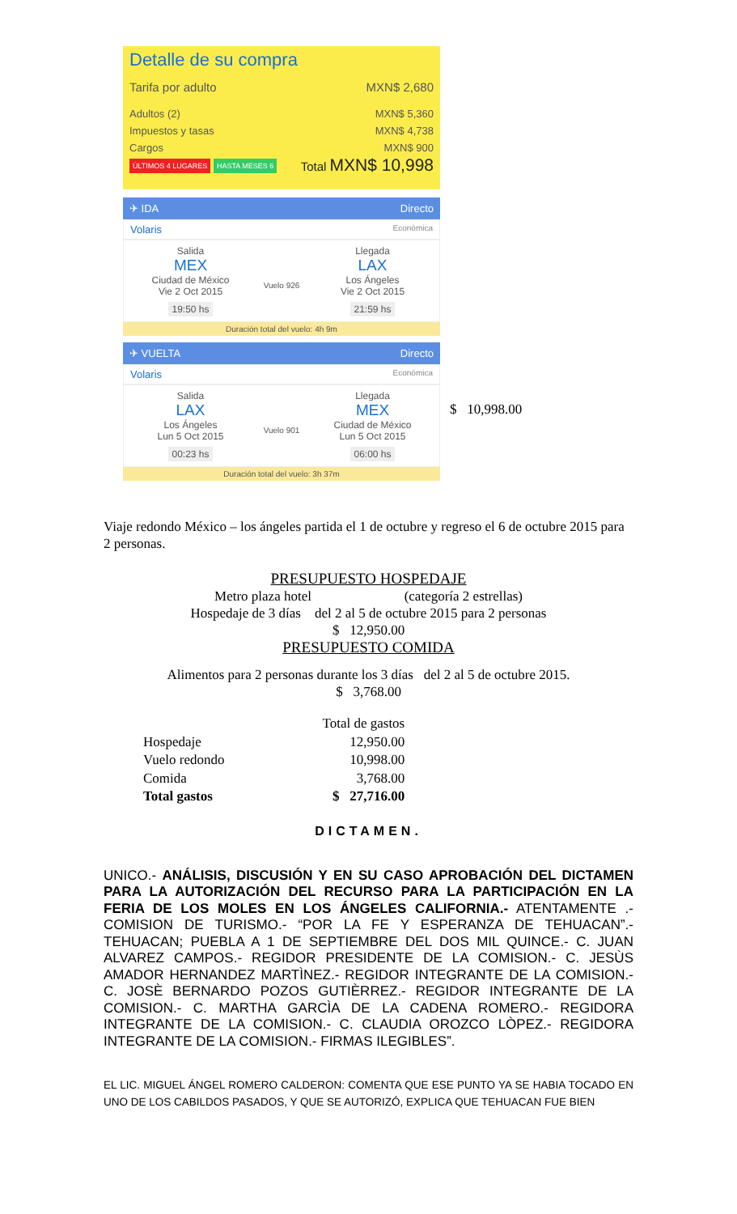Detalle de su compra
Tarifa por adulto MXN$ 2,680
Adultos (2) MXN$ 5,360
Impuestos y tasas MXN$ 4,738
Cargos MXN$ 900
ÚLTIMOS 4 LUGARES HASTA MESES 6 Total MXN$ 10,998
✈ IDA Directo
Volaris Económica
Salida
MEX
Ciudad de México
Vie 2 Oct 2015
19:50 hs
Vuelo 926
Llegada
LAX
Los Ángeles
Vie 2 Oct 2015
21:59 hs
Duración total del vuelo: 4h 9m
✈ VUELTA Directo
Volaris Económica
Salida
LAX
Los Ángeles
Lun 5 Oct 2015
00:23 hs
Vuelo 901
Llegada
MEX
Ciudad de México
Lun 5 Oct 2015
06:00 hs
Duración total del vuelo: 3h 37m
$ 10,998.00
Viaje redondo México – los ángeles partida el 1 de octubre y regreso el 6 de octubre 2015 para 2 personas.
PRESUPUESTO HOSPEDAJE
Metro plaza hotel (categoría 2 estrellas)
Hospedaje de 3 días del 2 al 5 de octubre 2015 para 2 personas
$ 12,950.00
PRESUPUESTO COMIDA
Alimentos para 2 personas durante los 3 días del 2 al 5 de octubre 2015.
$ 3,768.00
| | Total de gastos |
| --- | --- |
| Hospedaje | 12,950.00 |
| Vuelo redondo | 10,998.00 |
| Comida | 3,768.00 |
| Total gastos | $ 27,716.00 |
DICTAMEN.
UNICO.- ANÁLISIS, DISCUSIÓN Y EN SU CASO APROBACIÓN DEL DICTAMEN PARA LA AUTORIZACIÓN DEL RECURSO PARA LA PARTICIPACIÓN EN LA FERIA DE LOS MOLES EN LOS ÁNGELES CALIFORNIA.- ATENTAMENTE .- COMISION DE TURISMO.- “POR LA FE Y ESPERANZA DE TEHUACAN”.- TEHUACAN; PUEBLA A 1 DE SEPTIEMBRE DEL DOS MIL QUINCE.- C. JUAN ALVAREZ CAMPOS.- REGIDOR PRESIDENTE DE LA COMISION.- C. JESÙS AMADOR HERNANDEZ MARTÌNEZ.- REGIDOR INTEGRANTE DE LA COMISION.- C. JOSÈ BERNARDO POZOS GUTIÈRREZ.- REGIDOR INTEGRANTE DE LA COMISION.- C. MARTHA GARCÌA DE LA CADENA ROMERO.- REGIDORA INTEGRANTE DE LA COMISION.- C. CLAUDIA OROZCO LÒPEZ.- REGIDORA INTEGRANTE DE LA COMISION.- FIRMAS ILEGIBLES”.
EL LIC. MIGUEL ÁNGEL ROMERO CALDERON: COMENTA QUE ESE PUNTO YA SE HABIA TOCADO EN UNO DE LOS CABILDOS PASADOS, Y QUE SE AUTORIZÓ, EXPLICA QUE TEHUACAN FUE BIEN